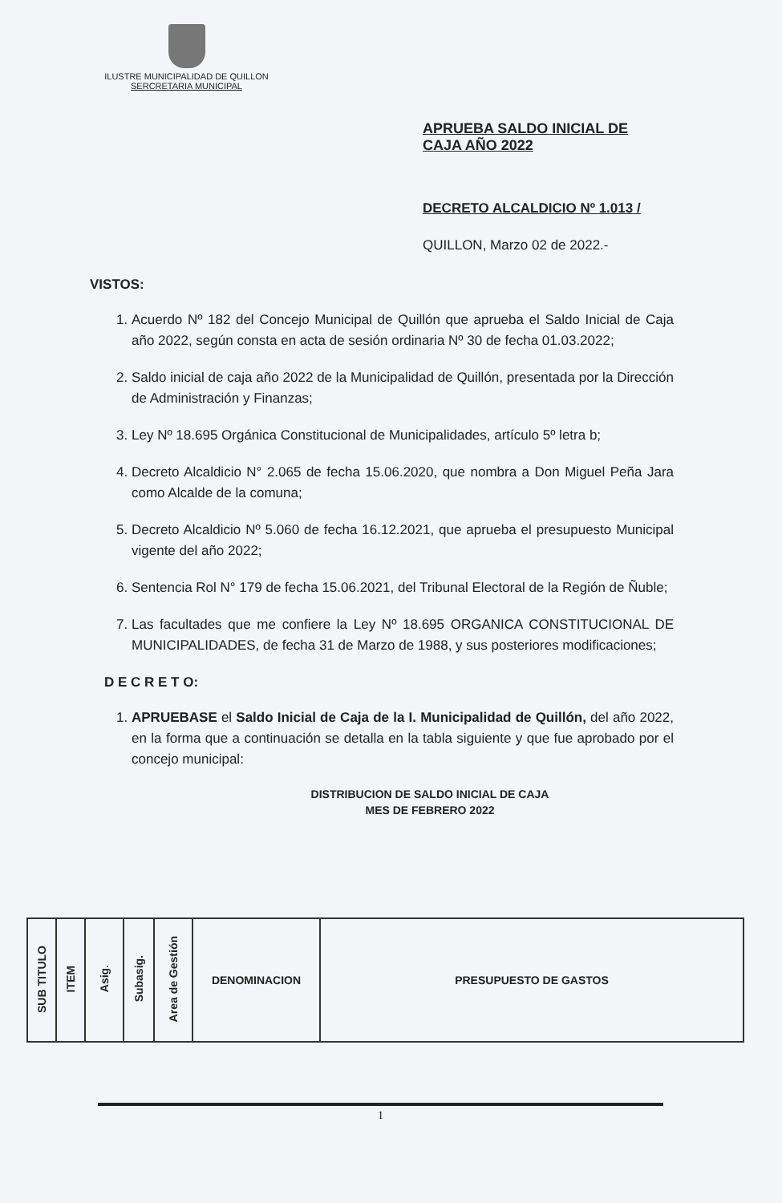ILUSTRE MUNICIPALIDAD DE QUILLON
SERCRETARIA MUNICIPAL
APRUEBA SALDO INICIAL DE CAJA AÑO 2022
DECRETO ALCALDICIO Nº 1.013 /
QUILLON, Marzo 02 de 2022.-
VISTOS:
1. Acuerdo Nº 182 del Concejo Municipal de Quillón que aprueba el Saldo Inicial de Caja año 2022, según consta en acta de sesión ordinaria Nº 30 de fecha 01.03.2022;
2. Saldo inicial de caja año 2022 de la Municipalidad de Quillón, presentada por la Dirección de Administración y Finanzas;
3. Ley Nº 18.695 Orgánica Constitucional de Municipalidades, artículo 5º letra b;
4. Decreto Alcaldicio N° 2.065 de fecha 15.06.2020, que nombra a Don Miguel Peña Jara como Alcalde de la comuna;
5. Decreto Alcaldicio Nº 5.060 de fecha 16.12.2021, que aprueba el presupuesto Municipal vigente del año 2022;
6. Sentencia Rol N° 179 de fecha 15.06.2021, del Tribunal Electoral de la Región de Ñuble;
7. Las facultades que me confiere la Ley Nº 18.695 ORGANICA CONSTITUCIONAL DE MUNICIPALIDADES, de fecha 31 de Marzo de 1988, y sus posteriores modificaciones;
D E C R E T O:
1. APRUEBASE el Saldo Inicial de Caja de la I. Municipalidad de Quillón, del año 2022, en la forma que a continuación se detalla en la tabla siguiente y que fue aprobado por el concejo municipal:
DISTRIBUCION DE SALDO INICIAL DE CAJA
MES DE FEBRERO 2022
| SUB TITULO | ITEM | Asig. | Subasig. | Area de Gestión | DENOMINACION | PRESUPUESTO DE GASTOS |
| --- | --- | --- | --- | --- | --- | --- |
1